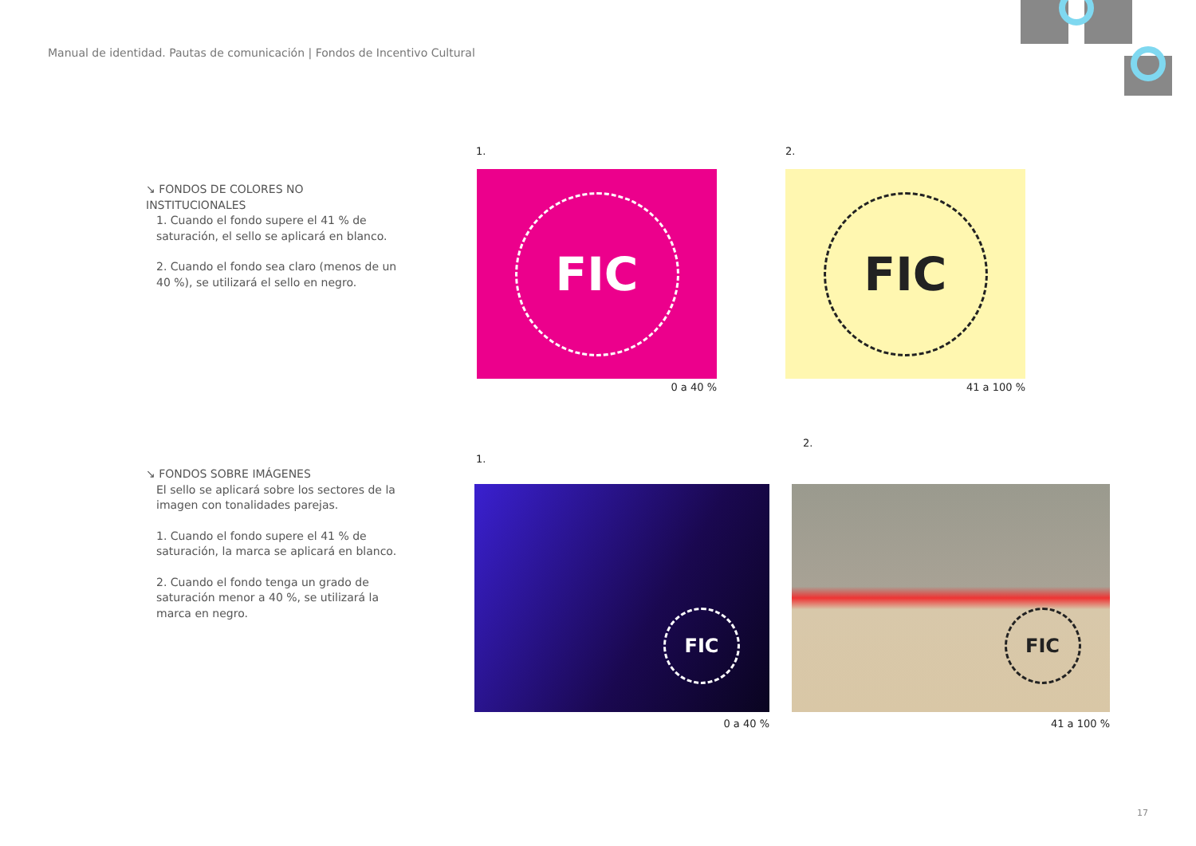Manual de identidad. Pautas de comunicación | Fondos de Incentivo Cultural
↘ FONDOS DE COLORES NO INSTITUCIONALES
1. Cuando el fondo supere el 41 % de saturación, el sello se aplicará en blanco.
2. Cuando el fondo sea claro (menos de un 40 %), se utilizará el sello en negro.
↘ FONDOS SOBRE IMÁGENES
El sello se aplicará sobre los sectores de la imagen con tonalidades parejas.
1. Cuando el fondo supere el 41 % de saturación, la marca se aplicará en blanco.
2. Cuando el fondo tenga un grado de saturación menor a 40 %, se utilizará la marca en negro.
1. 2.
FIC FIC
0 a 40 % 41 a 100 %
1.
2.
FIC FIC
0 a 40 % 41 a 100 %
17